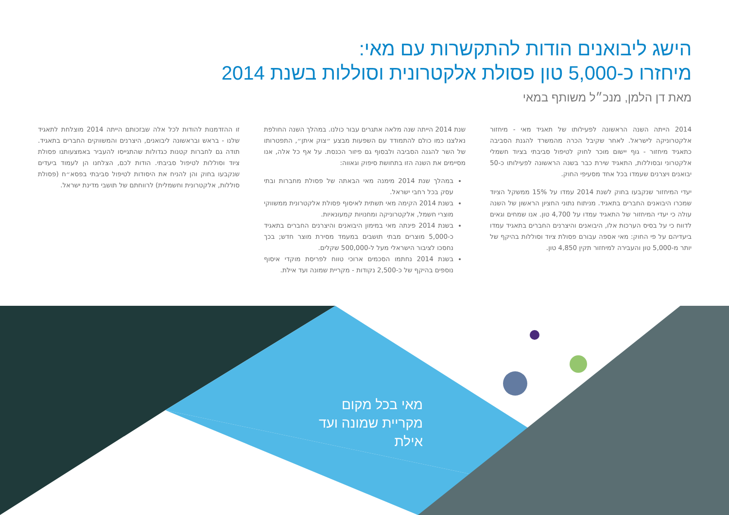הישג ליבואנים הודות להתקשרות עם מאי:
מיחזרו כ-5,000 טון פסולת אלקטרונית וסוללות בשנת 2014
מאת דן הלמן, מנכ״ל משותף במאי
2014 הייתה השנה הראשונה לפעילותו של תאגיד מאי - מיחזור אלקטרוניקה לישראל. לאחר שקיבל הכרה מהמשרד להגנת הסביבה כתאגיד מיחזור - גוף יישום מוכר לחוק לטיפול סביבתי בציוד חשמלי אלקטרוני ובסוללות, התאגיד שירת כבר בשנה הראשונה לפעילותו כ-50 יבואנים ויצרנים שעמדו בכל אחד מסעיפי החוק.
יעדי המיחזור שנקבעו בחוק לשנת 2014 עמדו על 15% ממשקל הציוד שמכרו היבואנים החברים בתאגיד. מניתוח נתוני החציון הראשון של השנה עולה כי יעדי המיחזור של התאגיד עמדו על 4,700 טון. אנו שמחים וגאים לדווח כי על בסיס הערכות אלו, היבואנים והיצרנים החברים בתאגיד עמדו ביעדיהם על פי החוק: מאי אספה עבורם פסולת ציוד וסוללות בהיקף של יותר מ-5,000 טון והעבירה למיחזור תקין 4,850 טון.
שנת 2014 הייתה שנה מלאה אתגרים עבור כולנו. במהלך השנה החולפת נאלצנו כמו כולם להתמודד עם השפעות מבצע ״צוק איתן״, התפטרותו של השר להגנה הסביבה ולבסוף גם פיזור הכנסת. על אף כל אלה, אנו מסיימים את השנה הזו בתחושת סיפוק וגאווה:
במהלך שנת 2014 מימנה מאי הבאתה של פסולת מחברות ובתי עסק בכל רחבי ישראל.
בשנת 2014 הקימה מאי תשתית לאיסוף פסולת אלקטרונית ממשווקי מוצרי חשמל, אלקטרוניקה ומחנויות קמעונאיות.
בשנת 2014 פינתה מאי במימון היבואנים והיצרנים החברים בתאגיד כ-5,000 מוצרים מבתי תושבים במעמד מסירת מוצר חדש; בכך נחסכו לציבור הישראלי מעל ל-500,000 שקלים.
בשנת 2014 נחתמו הסכמים ארוכי טווח לפריסת מוקדי איסוף נוספים בהיקף של כ-2,500 נקודות - מקריית שמונה ועד אילת.
זו ההזדמנות להודות לכל אלה שבזכותם הייתה 2014 מוצלחת לתאגיד שלנו - בראש ובראשונה ליבואנים, היצרנים והמשווקים החברים בתאגיד. תודה גם לחברות קטנות כגדולות שהתגייסו להעביר באמצעותנו פסולת ציוד וסוללות לטיפול סביבתי. הודות לכם, הצלחנו הן לעמוד ביעדים שנקבעו בחוק והן להניח את היסודות לטיפול סביבתי בפסא״ח (פסולת סוללות, אלקטרונית וחשמלית) לרווחתם של תושבי מדינת ישראל.
מאי בכל מקום
מקריית שמונה ועד אילת